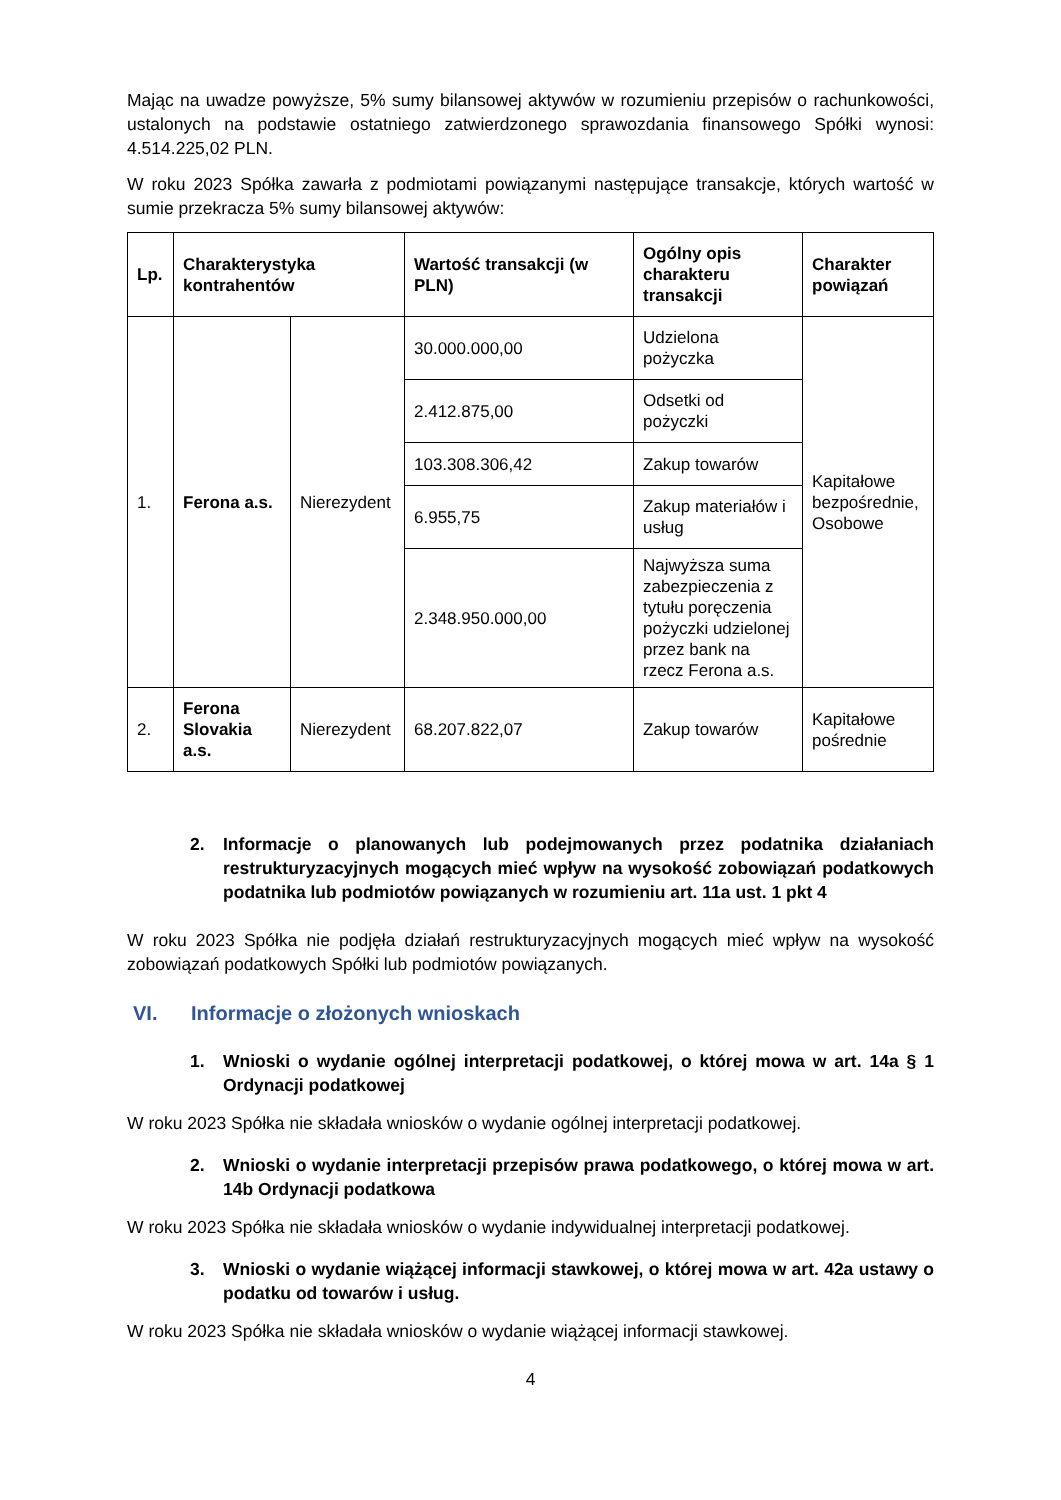Mając na uwadze powyższe, 5% sumy bilansowej aktywów w rozumieniu przepisów o rachunkowości, ustalonych na podstawie ostatniego zatwierdzonego sprawozdania finansowego Spółki wynosi: 4.514.225,02 PLN.
W roku 2023 Spółka zawarła z podmiotami powiązanymi następujące transakcje, których wartość w sumie przekracza 5% sumy bilansowej aktywów:
| Lp. | Charakterystyka kontrahentów | | Wartość transakcji (w PLN) | Ogólny opis charakteru transakcji | Charakter powiązań |
| --- | --- | --- | --- | --- | --- |
| 1. | Ferona a.s. | Nierezydent | 30.000.000,00 | Udzielona pożyczka | Kapitałowe bezpośrednie, Osobowe |
| | | | 2.412.875,00 | Odsetki od pożyczki | |
| | | | 103.308.306,42 | Zakup towarów | |
| | | | 6.955,75 | Zakup materiałów i usług | |
| | | | 2.348.950.000,00 | Najwyższa suma zabezpieczenia z tytułu poręczenia pożyczki udzielonej przez bank na rzecz Ferona a.s. | |
| 2. | Ferona Slovakia a.s. | Nierezydent | 68.207.822,07 | Zakup towarów | Kapitałowe pośrednie |
2. Informacje o planowanych lub podejmowanych przez podatnika działaniach restrukturyzacyjnych mogących mieć wpływ na wysokość zobowiązań podatkowych podatnika lub podmiotów powiązanych w rozumieniu art. 11a ust. 1 pkt 4
W roku 2023 Spółka nie podjęła działań restrukturyzacyjnych mogących mieć wpływ na wysokość zobowiązań podatkowych Spółki lub podmiotów powiązanych.
VI. Informacje o złożonych wnioskach
1. Wnioski o wydanie ogólnej interpretacji podatkowej, o której mowa w art. 14a § 1 Ordynacji podatkowej
W roku 2023 Spółka nie składała wniosków o wydanie ogólnej interpretacji podatkowej.
2. Wnioski o wydanie interpretacji przepisów prawa podatkowego, o której mowa w art. 14b Ordynacji podatkowa
W roku 2023 Spółka nie składała wniosków o wydanie indywidualnej interpretacji podatkowej.
3. Wnioski o wydanie wiążącej informacji stawkowej, o której mowa w art. 42a ustawy o podatku od towarów i usług.
W roku 2023 Spółka nie składała wniosków o wydanie wiążącej informacji stawkowej.
4